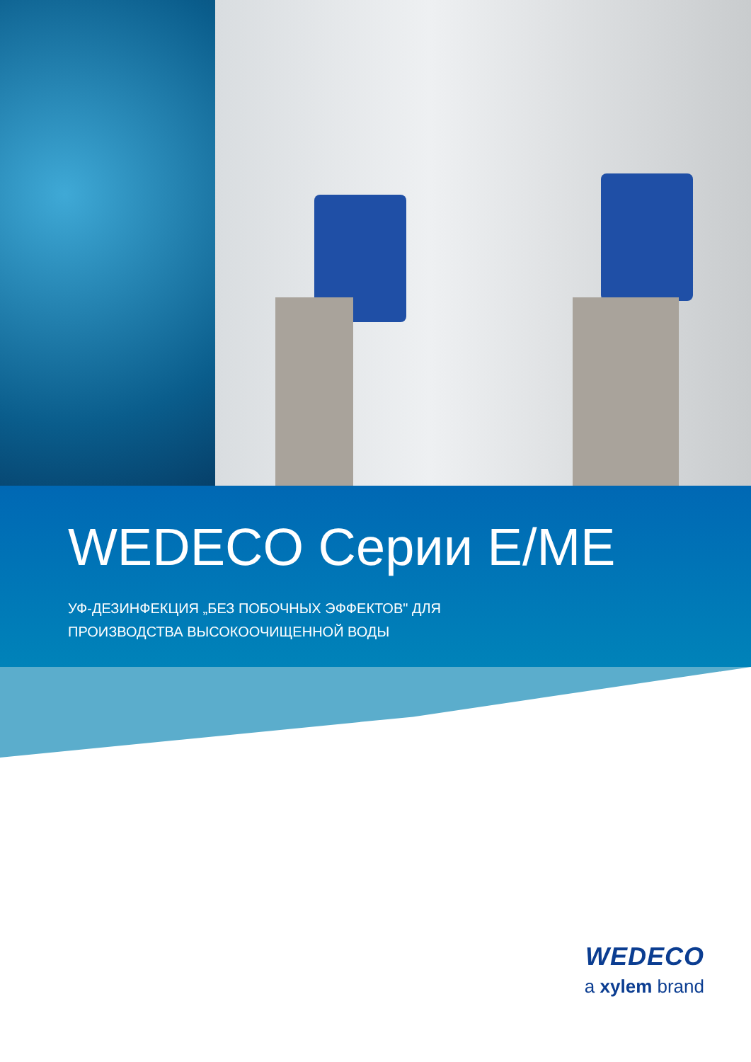WEDECO Серии E/ME
УФ-ДЕЗИНФЕКЦИЯ „БЕЗ ПОБОЧНЫХ ЭФФЕКТОВ" ДЛЯ
ПРОИЗВОДСТВА ВЫСОКООЧИЩЕННОЙ ВОДЫ
WEDECO
a xylem brand